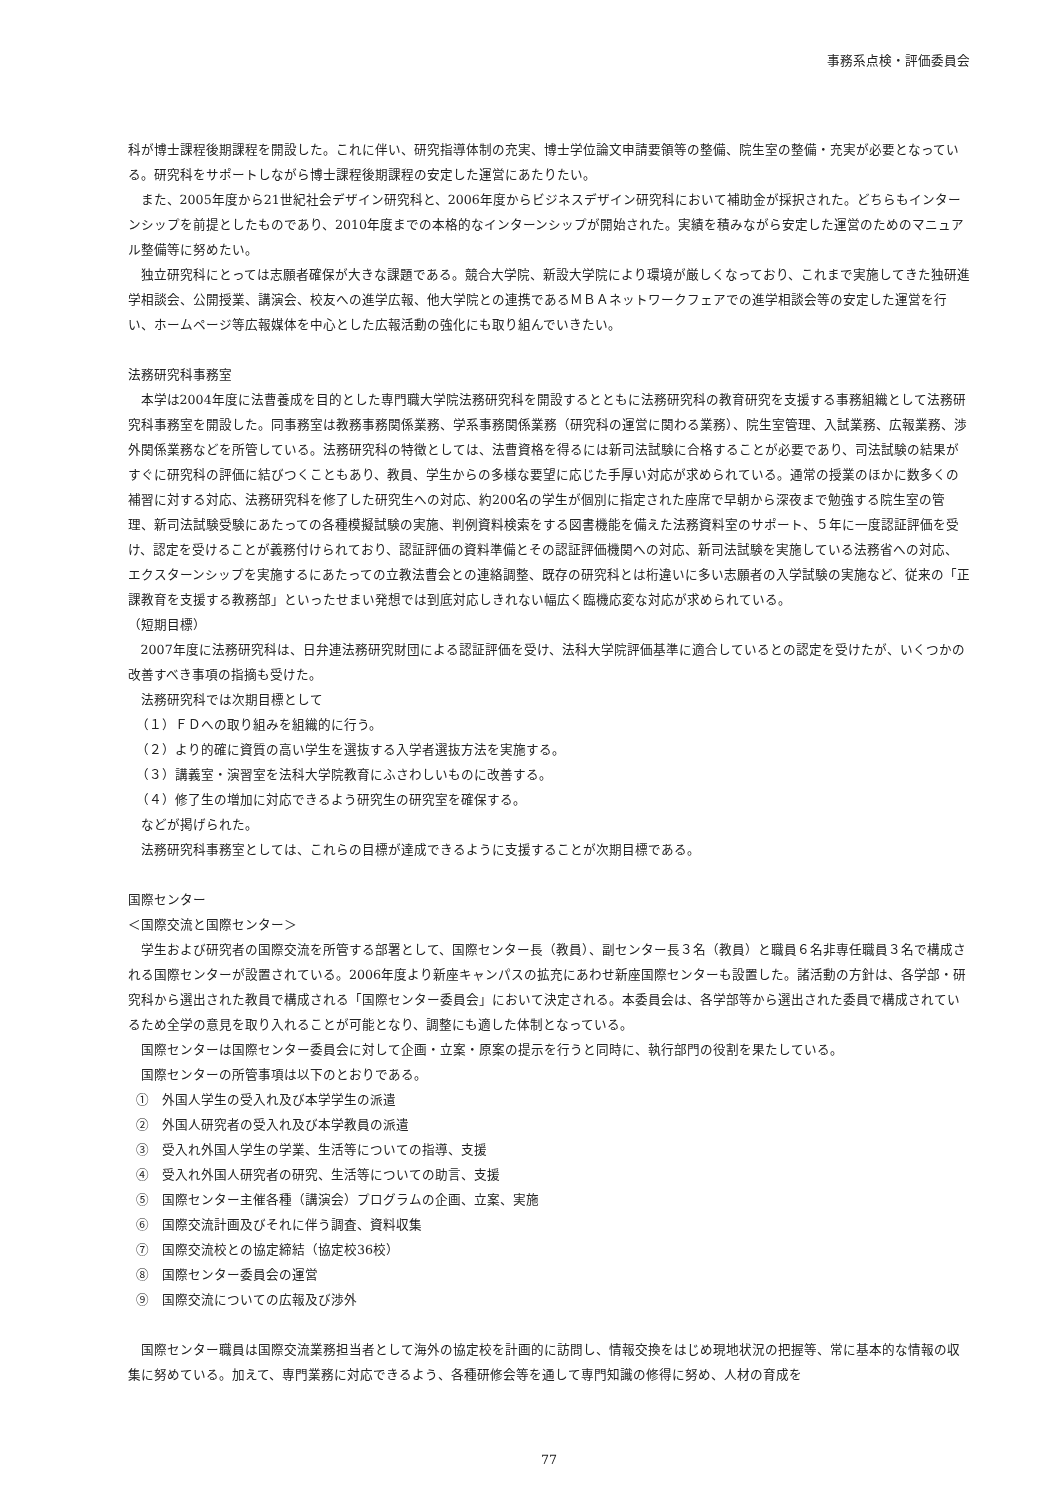事務系点検・評価委員会
科が博士課程後期課程を開設した。これに伴い、研究指導体制の充実、博士学位論文申請要領等の整備、院生室の整備・充実が必要となっている。研究科をサポートしながら博士課程後期課程の安定した運営にあたりたい。
また、2005年度から21世紀社会デザイン研究科と、2006年度からビジネスデザイン研究科において補助金が採択された。どちらもインターンシップを前提としたものであり、2010年度までの本格的なインターンシップが開始された。実績を積みながら安定した運営のためのマニュアル整備等に努めたい。
独立研究科にとっては志願者確保が大きな課題である。競合大学院、新設大学院により環境が厳しくなっており、これまで実施してきた独研進学相談会、公開授業、講演会、校友への進学広報、他大学院との連携であるＭＢＡネットワークフェアでの進学相談会等の安定した運営を行い、ホームページ等広報媒体を中心とした広報活動の強化にも取り組んでいきたい。
法務研究科事務室
本学は2004年度に法曹養成を目的とした専門職大学院法務研究科を開設するとともに法務研究科の教育研究を支援する事務組織として法務研究科事務室を開設した。同事務室は教務事務関係業務、学系事務関係業務（研究科の運営に関わる業務）、院生室管理、入試業務、広報業務、渉外関係業務などを所管している。法務研究科の特徴としては、法曹資格を得るには新司法試験に合格することが必要であり、司法試験の結果がすぐに研究科の評価に結びつくこともあり、教員、学生からの多様な要望に応じた手厚い対応が求められている。通常の授業のほかに数多くの補習に対する対応、法務研究科を修了した研究生への対応、約200名の学生が個別に指定された座席で早朝から深夜まで勉強する院生室の管理、新司法試験受験にあたっての各種模擬試験の実施、判例資料検索をする図書機能を備えた法務資料室のサポート、５年に一度認証評価を受け、認定を受けることが義務付けられており、認証評価の資料準備とその認証評価機関への対応、新司法試験を実施している法務省への対応、エクスターンシップを実施するにあたっての立教法曹会との連絡調整、既存の研究科とは桁違いに多い志願者の入学試験の実施など、従来の「正課教育を支援する教務部」といったせまい発想では到底対応しきれない幅広く臨機応変な対応が求められている。
（短期目標）
2007年度に法務研究科は、日弁連法務研究財団による認証評価を受け、法科大学院評価基準に適合しているとの認定を受けたが、いくつかの改善すべき事項の指摘も受けた。
法務研究科では次期目標として
（１）ＦＤへの取り組みを組織的に行う。
（２）より的確に資質の高い学生を選抜する入学者選抜方法を実施する。
（３）講義室・演習室を法科大学院教育にふさわしいものに改善する。
（４）修了生の増加に対応できるよう研究生の研究室を確保する。
などが掲げられた。
法務研究科事務室としては、これらの目標が達成できるように支援することが次期目標である。
国際センター
＜国際交流と国際センター＞
学生および研究者の国際交流を所管する部署として、国際センター長（教員）、副センター長３名（教員）と職員６名非専任職員３名で構成される国際センターが設置されている。2006年度より新座キャンパスの拡充にあわせ新座国際センターも設置した。諸活動の方針は、各学部・研究科から選出された教員で構成される「国際センター委員会」において決定される。本委員会は、各学部等から選出された委員で構成されているため全学の意見を取り入れることが可能となり、調整にも適した体制となっている。
国際センターは国際センター委員会に対して企画・立案・原案の提示を行うと同時に、執行部門の役割を果たしている。
国際センターの所管事項は以下のとおりである。
①　外国人学生の受入れ及び本学学生の派遣
②　外国人研究者の受入れ及び本学教員の派遣
③　受入れ外国人学生の学業、生活等についての指導、支援
④　受入れ外国人研究者の研究、生活等についての助言、支援
⑤　国際センター主催各種（講演会）プログラムの企画、立案、実施
⑥　国際交流計画及びそれに伴う調査、資料収集
⑦　国際交流校との協定締結（協定校36校）
⑧　国際センター委員会の運営
⑨　国際交流についての広報及び渉外
国際センター職員は国際交流業務担当者として海外の協定校を計画的に訪問し、情報交換をはじめ現地状況の把握等、常に基本的な情報の収集に努めている。加えて、専門業務に対応できるよう、各種研修会等を通して専門知識の修得に努め、人材の育成を
77